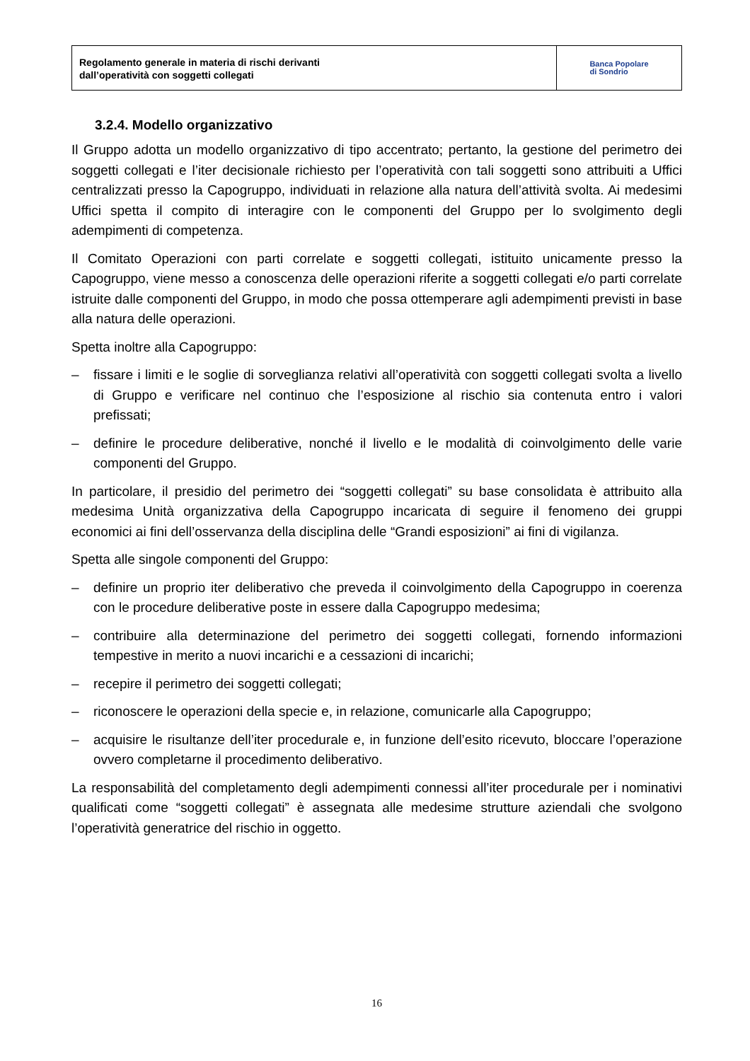Regolamento generale in materia di rischi derivanti
dall’operatività con soggetti collegati
Banca Popolare
di Sondrio
3.2.4. Modello organizzativo
Il Gruppo adotta un modello organizzativo di tipo accentrato; pertanto, la gestione del perimetro dei soggetti collegati e l’iter decisionale richiesto per l’operatività con tali soggetti sono attribuiti a Uffici centralizzati presso la Capogruppo, individuati in relazione alla natura dell’attività svolta. Ai medesimi Uffici spetta il compito di interagire con le componenti del Gruppo per lo svolgimento degli adempimenti di competenza.
Il Comitato Operazioni con parti correlate e soggetti collegati, istituito unicamente presso la Capogruppo, viene messo a conoscenza delle operazioni riferite a soggetti collegati e/o parti correlate istruite dalle componenti del Gruppo, in modo che possa ottemperare agli adempimenti previsti in base alla natura delle operazioni.
Spetta inoltre alla Capogruppo:
– fissare i limiti e le soglie di sorveglianza relativi all’operatività con soggetti collegati svolta a livello di Gruppo e verificare nel continuo che l’esposizione al rischio sia contenuta entro i valori prefissati;
– definire le procedure deliberative, nonché il livello e le modalità di coinvolgimento delle varie componenti del Gruppo.
In particolare, il presidio del perimetro dei “soggetti collegati” su base consolidata è attribuito alla medesima Unità organizzativa della Capogruppo incaricata di seguire il fenomeno dei gruppi economici ai fini dell’osservanza della disciplina delle “Grandi esposizioni” ai fini di vigilanza.
Spetta alle singole componenti del Gruppo:
– definire un proprio iter deliberativo che preveda il coinvolgimento della Capogruppo in coerenza con le procedure deliberative poste in essere dalla Capogruppo medesima;
– contribuire alla determinazione del perimetro dei soggetti collegati, fornendo informazioni tempestive in merito a nuovi incarichi e a cessazioni di incarichi;
– recepire il perimetro dei soggetti collegati;
– riconoscere le operazioni della specie e, in relazione, comunicarle alla Capogruppo;
– acquisire le risultanze dell’iter procedurale e, in funzione dell’esito ricevuto, bloccare l’operazione ovvero completarne il procedimento deliberativo.
La responsabilità del completamento degli adempimenti connessi all’iter procedurale per i nominativi qualificati come “soggetti collegati” è assegnata alle medesime strutture aziendali che svolgono l’operatività generatrice del rischio in oggetto.
16